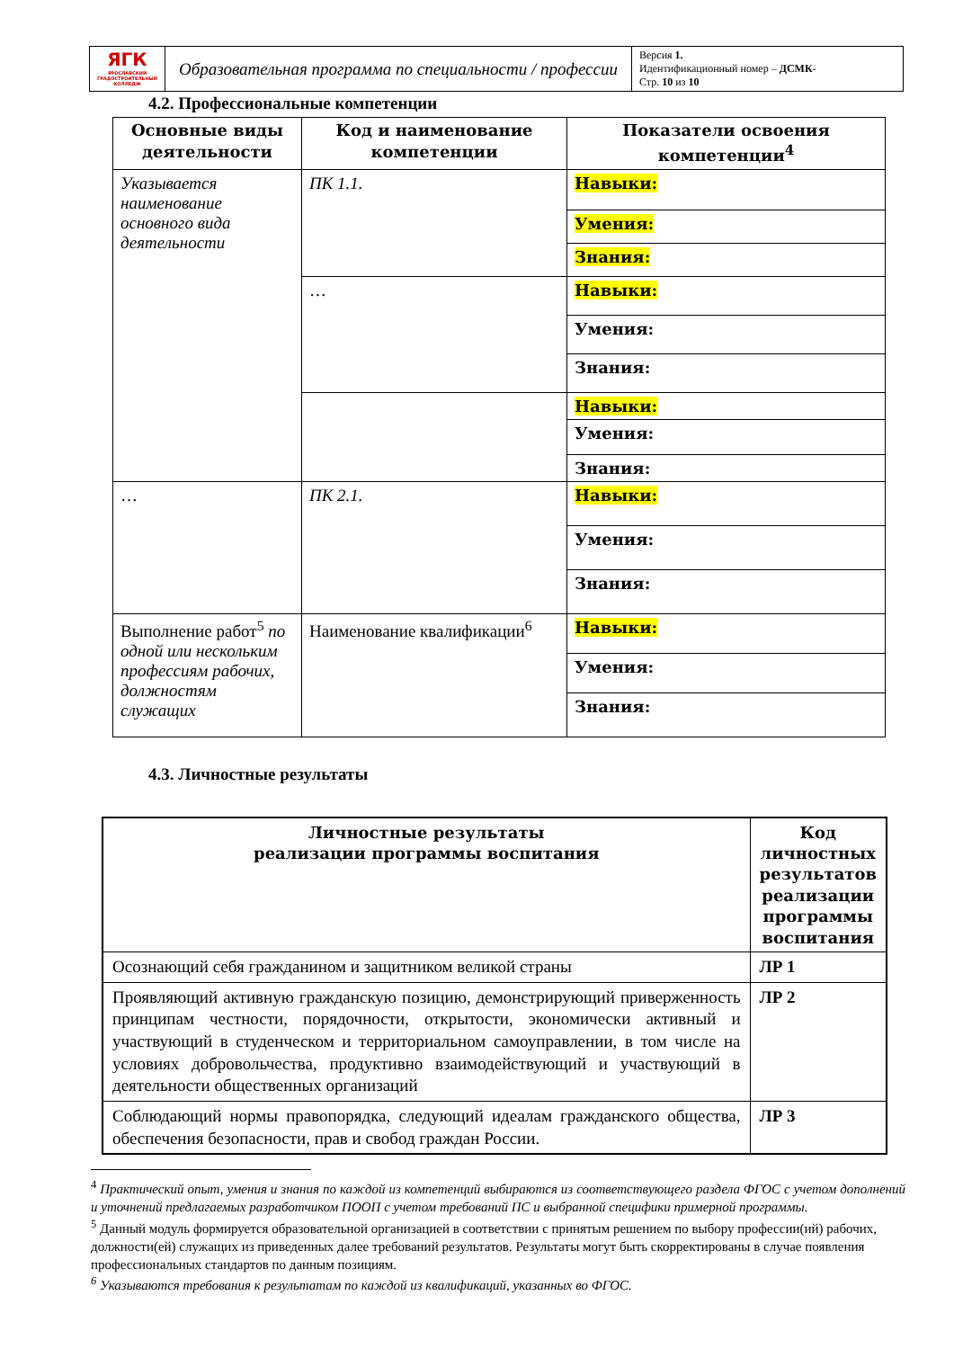| ЯГК ЯРОСЛАВСКИЙ ГРАДОСТРОИТЕЛЬНЫЙ КОЛЛЕДЖ | Образовательная программа по специальности / профессии | Версия 1. Идентификационный номер – ДСМК- Стр. 10 из 10 |
4.2. Профессиональные компетенции
| Основные виды деятельности | Код и наименование компетенции | Показатели освоения компетенции<sup>4</sup> |
| --- | --- | --- |
| Указывается наименование основного вида деятельности | ПК 1.1. | Навыки: |
| | | Умения: |
| | | Знания: |
| | … | Навыки: |
| | | Умения: |
| | | Знания: |
| | | Навыки: |
| | | Умения: |
| | | Знания: |
| … | ПК 2.1. | Навыки: |
| | | Умения: |
| | | Знания: |
| Выполнение работ<sup>5</sup> по одной или нескольким профессиям рабочих, должностям служащих | Наименование квалификации<sup>6</sup> | Навыки: |
| | | Умения: |
| | | Знания: |
4.3. Личностные результаты
| Личностные результаты реализации программы воспитания | Код личностных результатов реализации программы воспитания |
| Осознающий себя гражданином и защитником великой страны | ЛР 1 |
| Проявляющий активную гражданскую позицию, демонстрирующий приверженность принципам честности, порядочности, открытости, экономически активный и участвующий в студенческом и территориальном самоуправлении, в том числе на условиях добровольчества, продуктивно взаимодействующий и участвующий в деятельности общественных организаций | ЛР 2 |
| Соблюдающий нормы правопорядка, следующий идеалам гражданского общества, обеспечения безопасности, прав и свобод граждан России. | ЛР 3 |
<sup>4</sup> Практический опыт, умения и знания по каждой из компетенций выбираются из соответствующего раздела ФГОС с учетом дополнений и уточнений предлагаемых разработчиком ПООП с учетом требований ПС и выбранной специфики примерной программы.
<sup>5</sup> Данный модуль формируется образовательной организацией в соответствии с принятым решением по выбору профессии(ий) рабочих, должности(ей) служащих из приведенных далее требований результатов. Результаты могут быть скорректированы в случае появления профессиональных стандартов по данным позициям.
<sup>6</sup> Указываются требования к результатам по каждой из квалификаций, указанных во ФГОС.